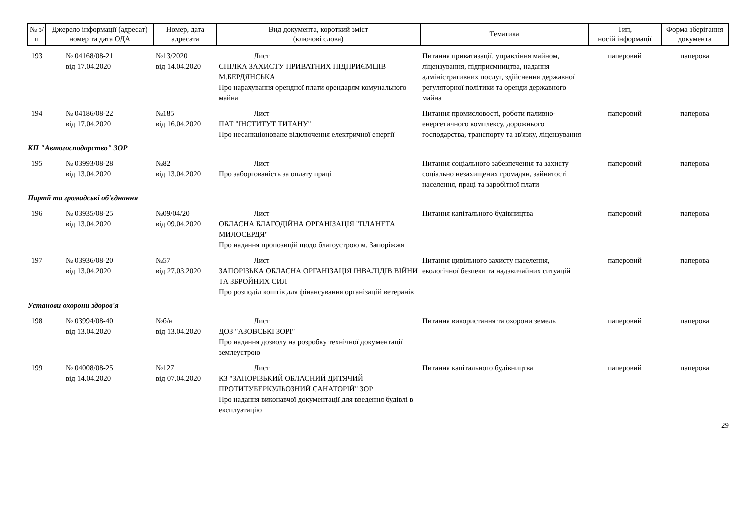| № з/п | Джерело інформації (адресат) номер та дата ОДА | Номер, дата адресата | Вид документа, короткий зміст (ключові слова) | Тематика | Тип, носій інформації | Форма зберігання документа |
| --- | --- | --- | --- | --- | --- | --- |
| 193 | № 04168/08-21 від 17.04.2020 | №13/2020 від 14.04.2020 | Лист СПІЛКА ЗАХИСТУ ПРИВАТНИХ ПІДПРИЄМЦІВ М.БЕРДЯНСЬКА Про нарахування орендної плати орендарям комунального майна | Питання приватизації, управління майном, ліцензування, підприємництва, надання адміністративних послуг, здійснення державної регуляторної політики та оренди державного майна | паперовий | паперова |
| 194 | № 04186/08-22 від 17.04.2020 | №185 від 16.04.2020 | Лист ПАТ "ІНСТИТУТ ТИТАНУ" Про несанкціоноване відключення електричної енергії | Питання промисловості, роботи паливно-енергетичного комплексу, дорожнього господарства, транспорту та зв'язку, ліцензування | паперовий | паперова |
| КП "Автогосподарство" ЗОР | | | | | | |
| 195 | № 03993/08-28 від 13.04.2020 | №82 від 13.04.2020 | Лист Про заборгованість за оплату праці | Питання соціального забезпечення та захисту соціально незахищених громадян, зайнятості населення, праці та заробітної плати | паперовий | паперова |
| Партії та громадські об'єднання | | | | | | |
| 196 | № 03935/08-25 від 13.04.2020 | №09/04/20 від 09.04.2020 | Лист ОБЛАСНА БЛАГОДІЙНА ОРГАНІЗАЦІЯ "ПЛАНЕТА МИЛОСЕРДЯ" Про надання пропозицій щодо благоустрою м. Запоріжжя | Питання капітального будівництва | паперовий | паперова |
| 197 | № 03936/08-20 від 13.04.2020 | №57 від 27.03.2020 | Лист ЗАПОРІЗЬКА ОБЛАСНА ОРГАНІЗАЦІЯ ІНВАЛІДІВ ВІЙНИ ТА ЗБРОЙНИХ СИЛ Про розподіл коштів для фінансування організацій ветеранів | Питання цивільного захисту населення, екологічної безпеки та надзвичайних ситуацій | паперовий | паперова |
| Установи охорони здоров'я | | | | | | |
| 198 | № 03994/08-40 від 13.04.2020 | №б/н від 13.04.2020 | Лист ДОЗ "АЗОВСЬКІ ЗОРІ" Про надання дозволу на розробку технічної документації землеустрою | Питання використання та охорони земель | паперовий | паперова |
| 199 | № 04008/08-25 від 14.04.2020 | №127 від 07.04.2020 | Лист КЗ "ЗАПОРІЗЬКИЙ ОБЛАСНИЙ ДИТЯЧИЙ ПРОТИТУБЕРКУЛЬОЗНИЙ САНАТОРІЙ" ЗОР Про надання виконавчої документації для введення будівлі в експлуатацію | Питання капітального будівництва | паперовий | паперова |
29